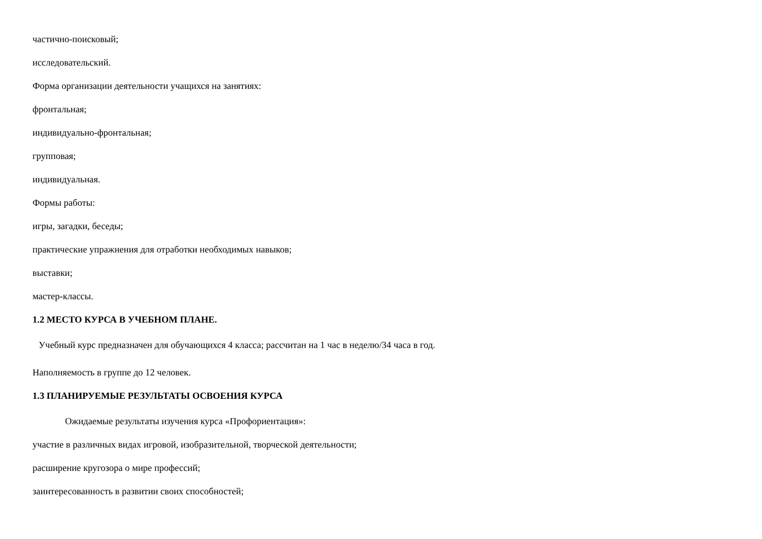частично-поисковый;
исследовательский.
Форма организации деятельности учащихся на занятиях:
фронтальная;
индивидуально-фронтальная;
групповая;
индивидуальная.
Формы работы:
игры, загадки, беседы;
практические упражнения для отработки необходимых навыков;
выставки;
мастер-классы.
1.2 МЕСТО КУРСА В УЧЕБНОМ ПЛАНЕ.
Учебный курс предназначен для обучающихся 4 класса; рассчитан на 1 час в неделю/34 часа в год.
Наполняемость в группе до 12 человек.
1.3 ПЛАНИРУЕМЫЕ РЕЗУЛЬТАТЫ ОСВОЕНИЯ КУРСА
Ожидаемые результаты изучения курса «Профориентация»:
участие в различных видах игровой, изобразительной, творческой деятельности;
расширение кругозора о мире профессий;
заинтересованность в развитии своих способностей;